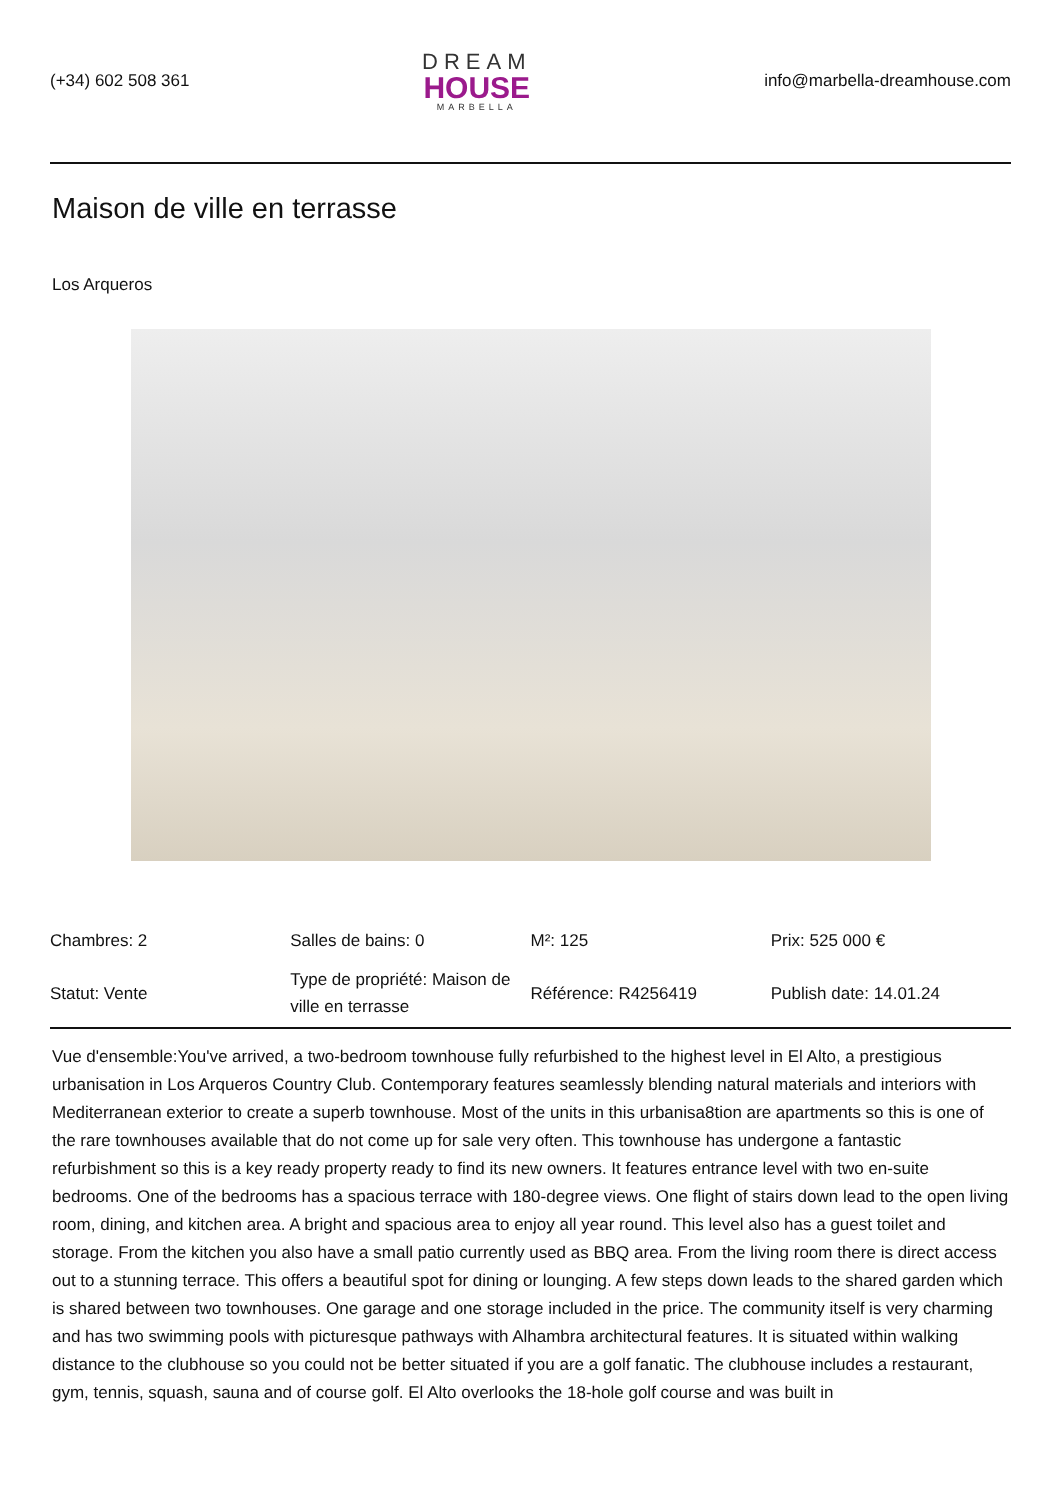(+34) 602 508 361
DREAM
HOUSE
MARBELLA
info@marbella-dreamhouse.com
Maison de ville en terrasse
Los Arqueros
| Chambres: 2 | Salles de bains: 0 | M²: 125 | Prix: 525 000 € |
| Statut: Vente | Type de propriété: Maison de ville en terrasse | Référence: R4256419 | Publish date: 14.01.24 |
Vue d'ensemble:You've arrived, a two-bedroom townhouse fully refurbished to the highest level in El Alto, a prestigious urbanisation in Los Arqueros Country Club. Contemporary features seamlessly blending natural materials and interiors with Mediterranean exterior to create a superb townhouse. Most of the units in this urbanisa8tion are apartments so this is one of the rare townhouses available that do not come up for sale very often. This townhouse has undergone a fantastic refurbishment so this is a key ready property ready to find its new owners. It features entrance level with two en-suite bedrooms. One of the bedrooms has a spacious terrace with 180-degree views. One flight of stairs down lead to the open living room, dining, and kitchen area. A bright and spacious area to enjoy all year round. This level also has a guest toilet and storage. From the kitchen you also have a small patio currently used as BBQ area. From the living room there is direct access out to a stunning terrace. This offers a beautiful spot for dining or lounging. A few steps down leads to the shared garden which is shared between two townhouses. One garage and one storage included in the price. The community itself is very charming and has two swimming pools with picturesque pathways with Alhambra architectural features. It is situated within walking distance to the clubhouse so you could not be better situated if you are a golf fanatic. The clubhouse includes a restaurant, gym, tennis, squash, sauna and of course golf. El Alto overlooks the 18-hole golf course and was built in